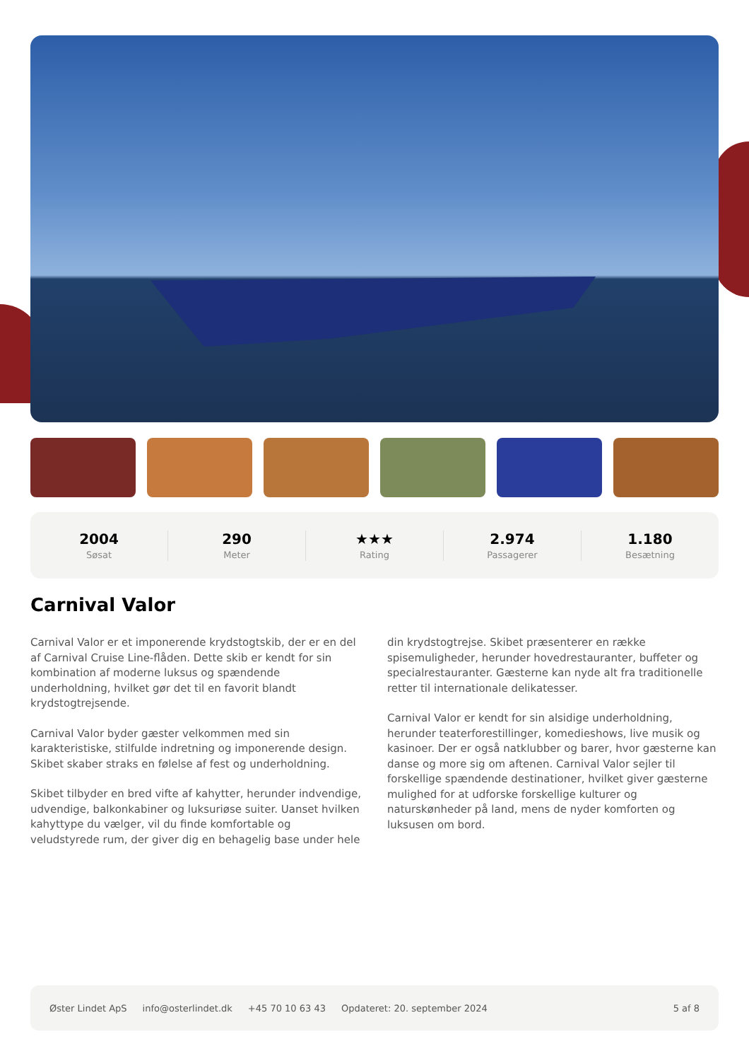2004
Søsat
290
Meter
★★★
Rating
2.974
Passagerer
1.180
Besætning
Carnival Valor
Carnival Valor er et imponerende krydstogtskib, der er en del af Carnival Cruise Line-flåden. Dette skib er kendt for sin kombination af moderne luksus og spændende underholdning, hvilket gør det til en favorit blandt krydstogtrejsende.
Carnival Valor byder gæster velkommen med sin karakteristiske, stilfulde indretning og imponerende design. Skibet skaber straks en følelse af fest og underholdning.
Skibet tilbyder en bred vifte af kahytter, herunder indvendige, udvendige, balkonkabiner og luksuriøse suiter. Uanset hvilken kahyttype du vælger, vil du finde komfortable og veludstyrede rum, der giver dig en behagelig base under hele din krydstogtrejse. Skibet præsenterer en række spisemuligheder, herunder hovedrestauranter, buffeter og specialrestauranter. Gæsterne kan nyde alt fra traditionelle retter til internationale delikatesser.
Carnival Valor er kendt for sin alsidige underholdning, herunder teaterforestillinger, komedieshows, live musik og kasinoer. Der er også natklubber og barer, hvor gæsterne kan danse og more sig om aftenen. Carnival Valor sejler til forskellige spændende destinationer, hvilket giver gæsterne mulighed for at udforske forskellige kulturer og naturskønheder på land, mens de nyder komforten og luksusen om bord.
Øster Lindet ApS info@osterlindet.dk +45 70 10 63 43 Opdateret: 20. september 2024 5 af 8